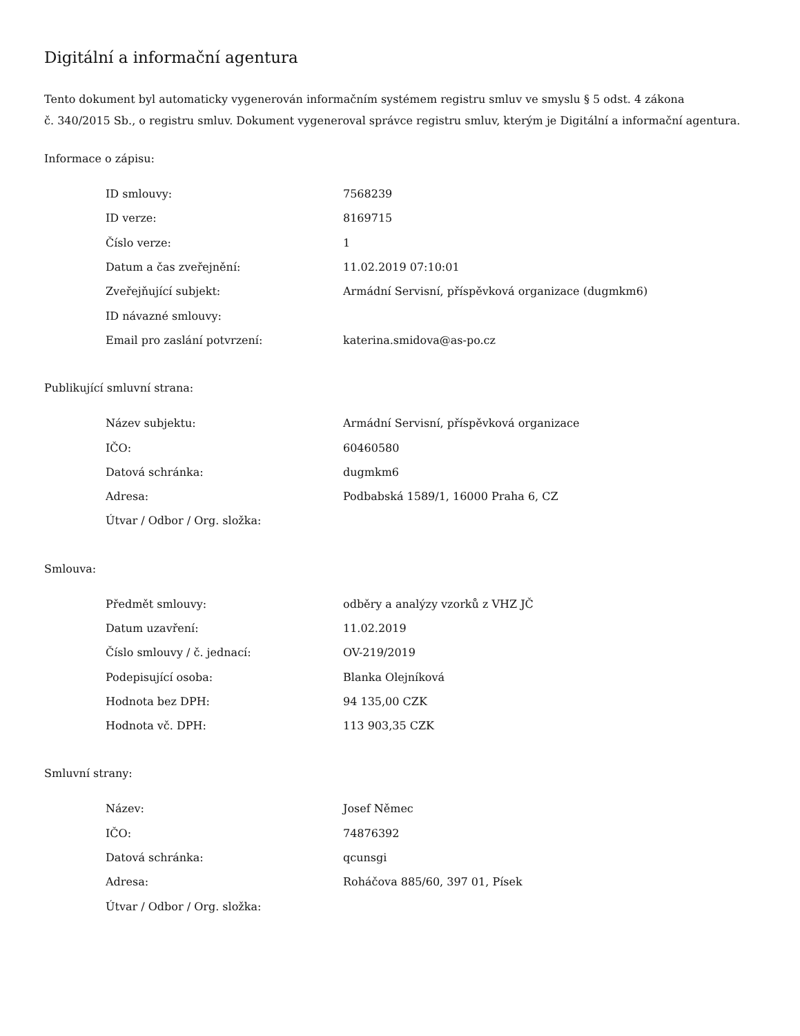Digitální a informační agentura
Tento dokument byl automaticky vygenerován informačním systémem registru smluv ve smyslu § 5 odst. 4 zákona
č. 340/2015 Sb., o registru smluv. Dokument vygeneroval správce registru smluv, kterým je Digitální a informační agentura.
Informace o zápisu:
| ID smlouvy: | 7568239 |
| ID verze: | 8169715 |
| Číslo verze: | 1 |
| Datum a čas zveřejnění: | 11.02.2019 07:10:01 |
| Zveřejňující subjekt: | Armádní Servisní, příspěvková organizace (dugmkm6) |
| ID návazné smlouvy: | |
| Email pro zaslání potvrzení: | katerina.smidova@as-po.cz |
Publikující smluvní strana:
| Název subjektu: | Armádní Servisní, příspěvková organizace |
| IČO: | 60460580 |
| Datová schránka: | dugmkm6 |
| Adresa: | Podbabská 1589/1, 16000 Praha 6, CZ |
| Útvar / Odbor / Org. složka: | |
Smlouva:
| Předmět smlouvy: | odběry a analýzy vzorků z VHZ JČ |
| Datum uzavření: | 11.02.2019 |
| Číslo smlouvy / č. jednací: | OV-219/2019 |
| Podepisující osoba: | Blanka Olejníková |
| Hodnota bez DPH: | 94 135,00 CZK |
| Hodnota vč. DPH: | 113 903,35 CZK |
Smluvní strany:
| Název: | Josef Němec |
| IČO: | 74876392 |
| Datová schránka: | qcunsgi |
| Adresa: | Roháčova 885/60, 397 01, Písek |
| Útvar / Odbor / Org. složka: | |